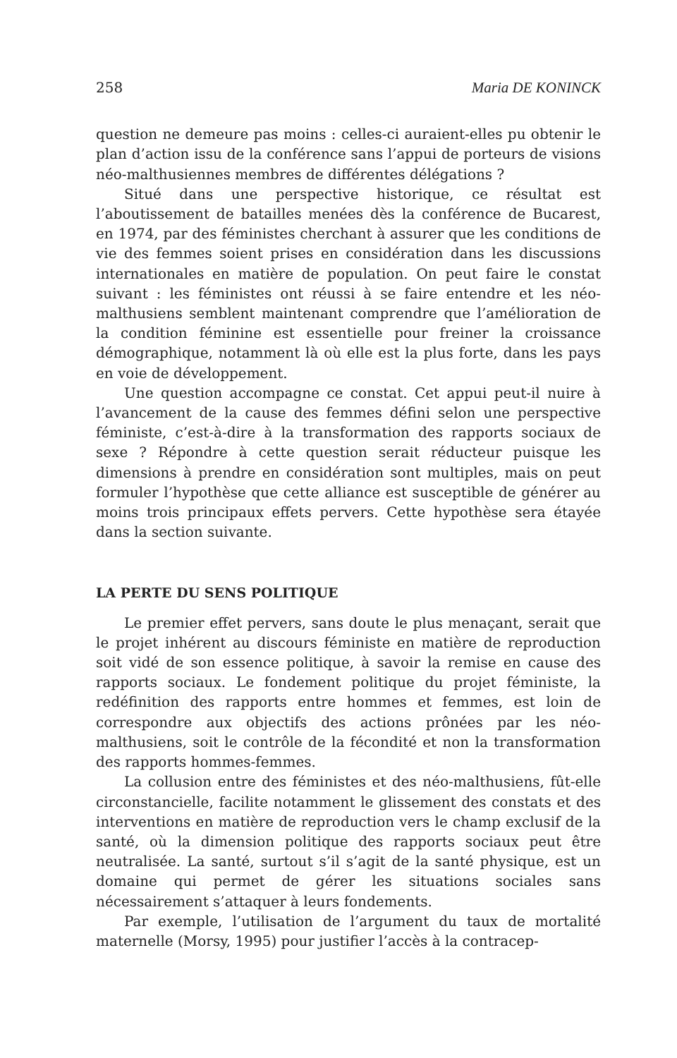258 Maria DE KONINCK
question ne demeure pas moins : celles-ci auraient-elles pu obtenir le plan d’action issu de la conférence sans l’appui de porteurs de visions néo-malthusiennes membres de différentes délégations ?
Situé dans une perspective historique, ce résultat est l’aboutissement de batailles menées dès la conférence de Bucarest, en 1974, par des féministes cherchant à assurer que les conditions de vie des femmes soient prises en considération dans les discussions internationales en matière de population. On peut faire le constat suivant : les féministes ont réussi à se faire entendre et les néo-malthusiens semblent maintenant comprendre que l’amélioration de la condition féminine est essentielle pour freiner la croissance démographique, notamment là où elle est la plus forte, dans les pays en voie de développement.
Une question accompagne ce constat. Cet appui peut-il nuire à l’avancement de la cause des femmes défini selon une perspective féministe, c’est-à-dire à la transformation des rapports sociaux de sexe ? Répondre à cette question serait réducteur puisque les dimensions à prendre en considération sont multiples, mais on peut formuler l’hypothèse que cette alliance est susceptible de générer au moins trois principaux effets pervers. Cette hypothèse sera étayée dans la section suivante.
LA PERTE DU SENS POLITIQUE
Le premier effet pervers, sans doute le plus menaçant, serait que le projet inhérent au discours féministe en matière de reproduction soit vidé de son essence politique, à savoir la remise en cause des rapports sociaux. Le fondement politique du projet féministe, la redéfinition des rapports entre hommes et femmes, est loin de correspondre aux objectifs des actions prônées par les néo-malthusiens, soit le contrôle de la fécondité et non la transformation des rapports hommes-femmes.
La collusion entre des féministes et des néo-malthusiens, fût-elle circonstancielle, facilite notamment le glissement des constats et des interventions en matière de reproduction vers le champ exclusif de la santé, où la dimension politique des rapports sociaux peut être neutralisée. La santé, surtout s’il s’agit de la santé physique, est un domaine qui permet de gérer les situations sociales sans nécessairement s’attaquer à leurs fondements.
Par exemple, l’utilisation de l’argument du taux de mortalité maternelle (Morsy, 1995) pour justifier l’accès à la contracep-